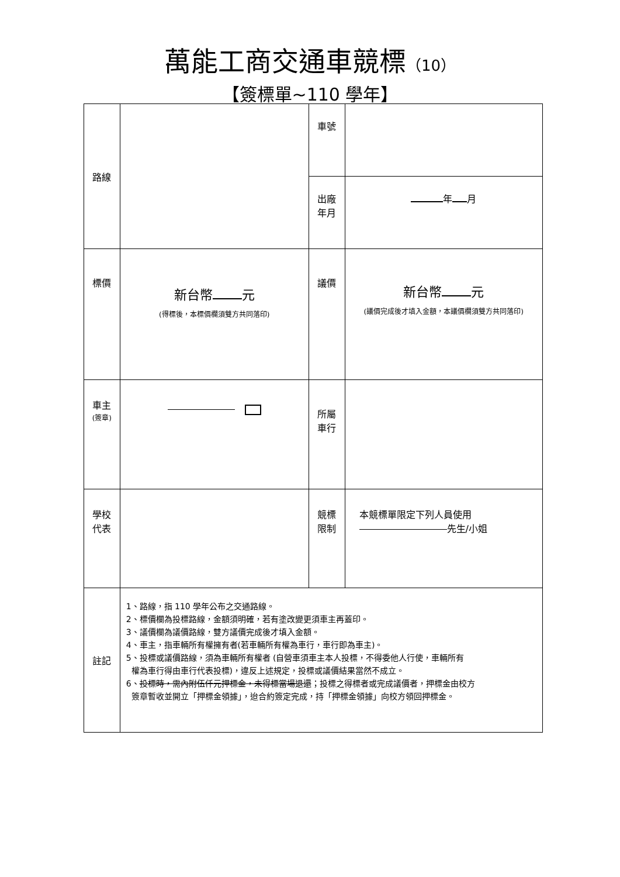萬能工商交通車競標（10）
【簽標單~110 學年】
| 路線 | | 車號 | |
| | | 出廠 年月 | 年 月 |
| 標價 | 新台幣 元 (得標後，本標價欄須雙方共同落印) | 議價 | 新台幣 元 (議價完成後才填入金額，本議價欄須雙方共同落印) |
| 車主 (簽章) | | 所屬 車行 | |
| 學校 代表 | | 競標 限制 | 本競標單限定下列人員使用 先生/小姐 |
| 註記 | 1、路線，指 110 學年公布之交通路線。 2、標價欄為投標路線，金額須明確，若有塗改變更須車主再蓋印。 3、議價欄為議價路線，雙方議價完成後才填入金額。 4、車主，指車輛所有權擁有者(若車輛所有權為車行，車行即為車主)。 5、投標或議價路線，須為車輛所有權者 (自營車須車主本人投標，不得委他人行使，車輛所有 權為車行得由車行代表投標)，違反上述規定，投標或議價結果當然不成立。 6、 投標時，需內附伍仟元押標金，未得標當場退還 ；投標之得標者或完成議價者，押標金由校方 簽章暫收並開立「押標金領據」，迨合約簽定完成，持「押標金領據」向校方領回押標金。 | | |